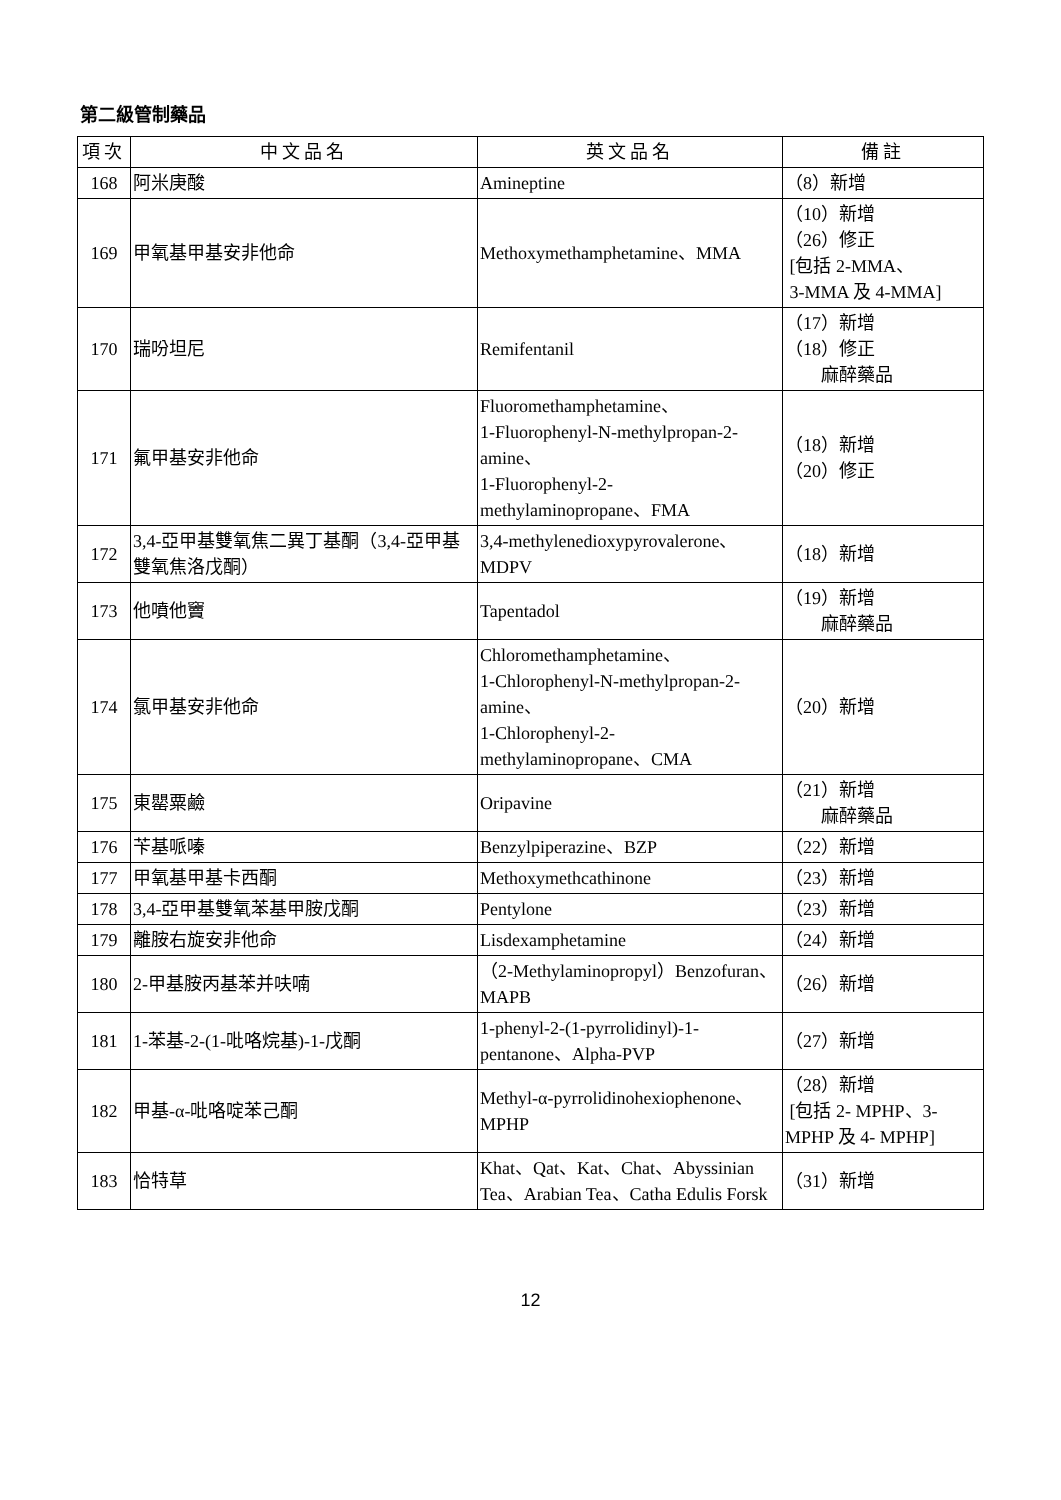第二級管制藥品
| 項次 | 中文品名 | 英文品名 | 備註 |
| --- | --- | --- | --- |
| 168 | 阿米庚酸 | Amineptine | （8）新增 |
| 169 | 甲氧基甲基安非他命 | Methoxymethamphetamine、MMA | （10）新增 （26）修正 [包括 2-MMA、 3-MMA 及 4-MMA] |
| 170 | 瑞吩坦尼 | Remifentanil | （17）新增 （18）修正 麻醉藥品 |
| 171 | 氟甲基安非他命 | Fluoromethamphetamine、 1-Fluorophenyl-N-methylpropan-2-amine、 1-Fluorophenyl-2-methylaminopropane、FMA | （18）新增 （20）修正 |
| 172 | 3,4-亞甲基雙氧焦二異丁基酮（3,4-亞甲基雙氧焦洛戊酮） | 3,4-methylenedioxypyrovalerone、MDPV | （18）新增 |
| 173 | 他噴他竇 | Tapentadol | （19）新增 麻醉藥品 |
| 174 | 氯甲基安非他命 | Chloromethamphetamine、 1-Chlorophenyl-N-methylpropan-2-amine、 1-Chlorophenyl-2-methylaminopropane、CMA | （20）新增 |
| 175 | 東罌粟鹼 | Oripavine | （21）新增 麻醉藥品 |
| 176 | 苄基哌嗪 | Benzylpiperazine、BZP | （22）新增 |
| 177 | 甲氧基甲基卡西酮 | Methoxymethcathinone | （23）新增 |
| 178 | 3,4-亞甲基雙氧苯基甲胺戊酮 | Pentylone | （23）新增 |
| 179 | 離胺右旋安非他命 | Lisdexamphetamine | （24）新增 |
| 180 | 2-甲基胺丙基苯并呋喃 | （2-Methylaminopropyl）Benzofuran、MAPB | （26）新增 |
| 181 | 1-苯基-2-(1-吡咯烷基)-1-戊酮 | 1-phenyl-2-(1-pyrrolidinyl)-1-pentanone、Alpha-PVP | （27）新增 |
| 182 | 甲基-α-吡咯啶苯己酮 | Methyl-α-pyrrolidinohexiophenone、MPHP | （28）新增 [包括 2- MPHP、3-MPHP 及 4- MPHP] |
| 183 | 恰特草 | Khat、Qat、Kat、Chat、Abyssinian Tea、Arabian Tea、Catha Edulis Forsk | （31）新增 |
12